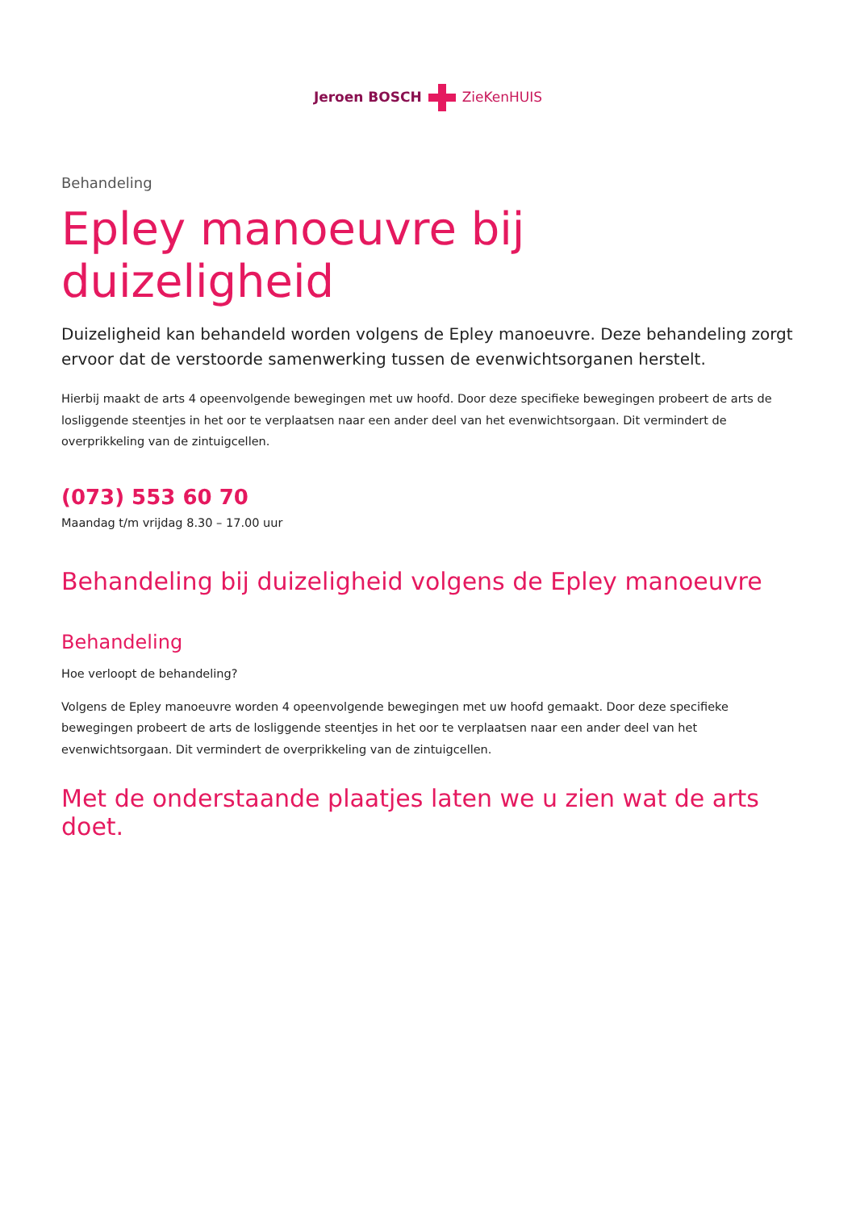Jeroen BOSCHZieKenHUIS
Behandeling
Epley manoeuvre bij duizeligheid
Duizeligheid kan behandeld worden volgens de Epley manoeuvre. Deze behandeling zorgt ervoor dat de verstoorde samenwerking tussen de evenwichtsorganen herstelt.
Hierbij maakt de arts 4 opeenvolgende bewegingen met uw hoofd. Door deze specifieke bewegingen probeert de arts de losliggende steentjes in het oor te verplaatsen naar een ander deel van het evenwichtsorgaan. Dit vermindert de overprikkeling van de zintuigcellen.
(073) 553 60 70
Maandag t/m vrijdag 8.30 – 17.00 uur
Behandeling bij duizeligheid volgens de Epley manoeuvre
Behandeling
Hoe verloopt de behandeling?
Volgens de Epley manoeuvre worden 4 opeenvolgende bewegingen met uw hoofd gemaakt. Door deze specifieke bewegingen probeert de arts de losliggende steentjes in het oor te verplaatsen naar een ander deel van het evenwichtsorgaan. Dit vermindert de overprikkeling van de zintuigcellen.
Met de onderstaande plaatjes laten we u zien wat de arts doet.